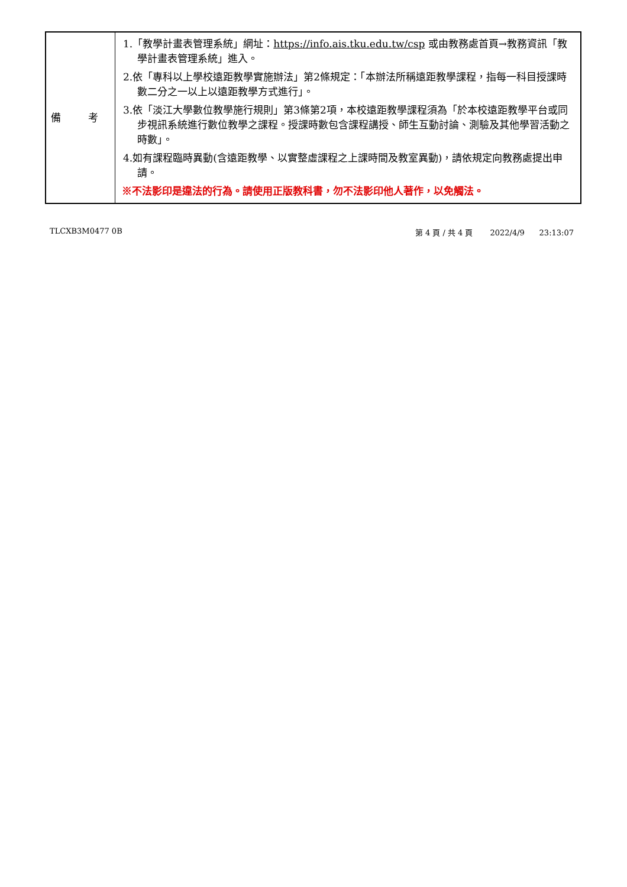| 備 考 | 1.「教學計畫表管理系統」網址： https://info.ais.tku.edu.tw/csp 或由教務處首頁→教務資訊「教學計畫表管理系統」進入。 2.依「專科以上學校遠距教學實施辦法」第2條規定：「本辦法所稱遠距教學課程，指每一科目授課時數二分之一以上以遠距教學方式進行」。 3.依「淡江大學數位教學施行規則」第3條第2項，本校遠距教學課程須為「於本校遠距教學平台或同步視訊系統進行數位教學之課程。授課時數包含課程講授、師生互動討論、測驗及其他學習活動之時數」。 4.如有課程臨時異動(含遠距教學、以實整虛課程之上課時間及教室異動)，請依規定向教務處提出申請。 ※不法影印是違法的行為。請使用正版教科書，勿不法影印他人著作，以免觸法。 |
TLCXB3M0477 0B 第 4 頁 / 共 4 頁 2022/4/9 23:13:07